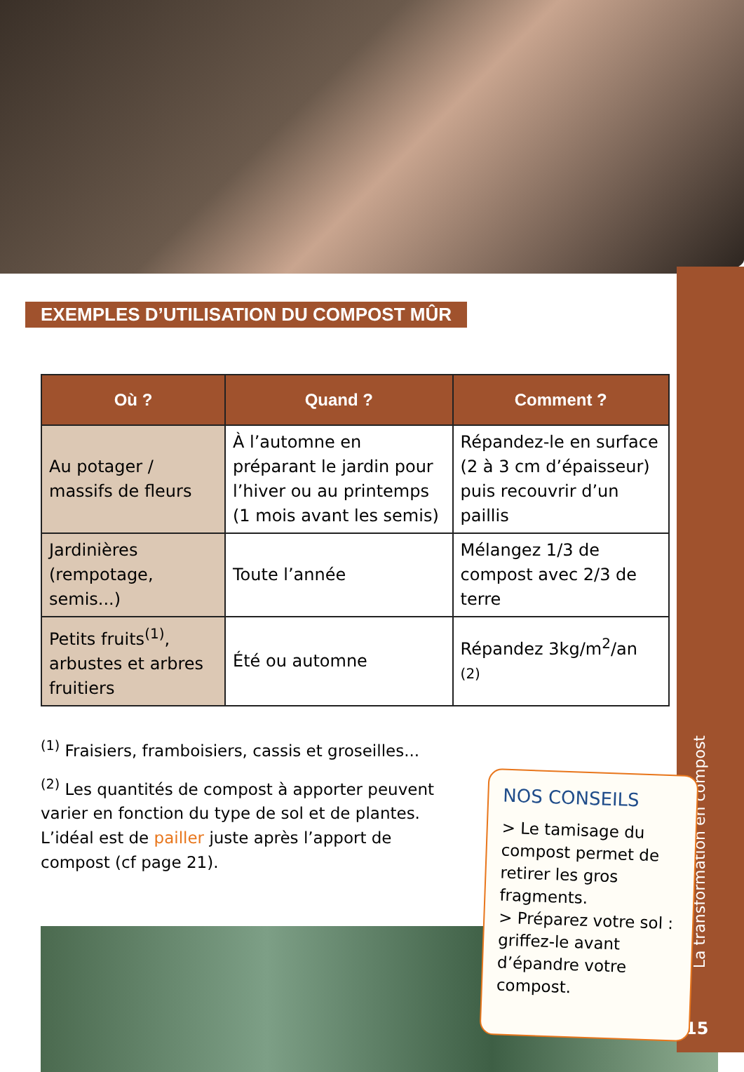La transformation en compost
15
EXEMPLES D’UTILISATION DU COMPOST MÛR
| Où ? | Quand ? | Comment ? |
| --- | --- | --- |
| Au potager / massifs de fleurs | À l’automne en préparant le jardin pour l’hiver ou au printemps (1 mois avant les semis) | Répandez-le en surface (2 à 3 cm d’épaisseur) puis recouvrir d’un paillis |
| Jardinières (rempotage, semis...) | Toute l’année | Mélangez 1/3 de compost avec 2/3 de terre |
| Petits fruits<sup>(1)</sup>, arbustes et arbres fruitiers | Été ou automne | Répandez 3kg/m<sup>2</sup>/an <sup>(2)</sup> |
<sup>(1)</sup> Fraisiers, framboisiers, cassis et groseilles...
<sup>(2)</sup> Les quantités de compost à apporter peuvent varier en fonction du type de sol et de plantes. L’idéal est de pailler juste après l’apport de compost (cf page 21).
NOS CONSEILS
> Le tamisage du compost permet de retirer les gros fragments.
> Préparez votre sol : griffez-le avant d’épandre votre compost.